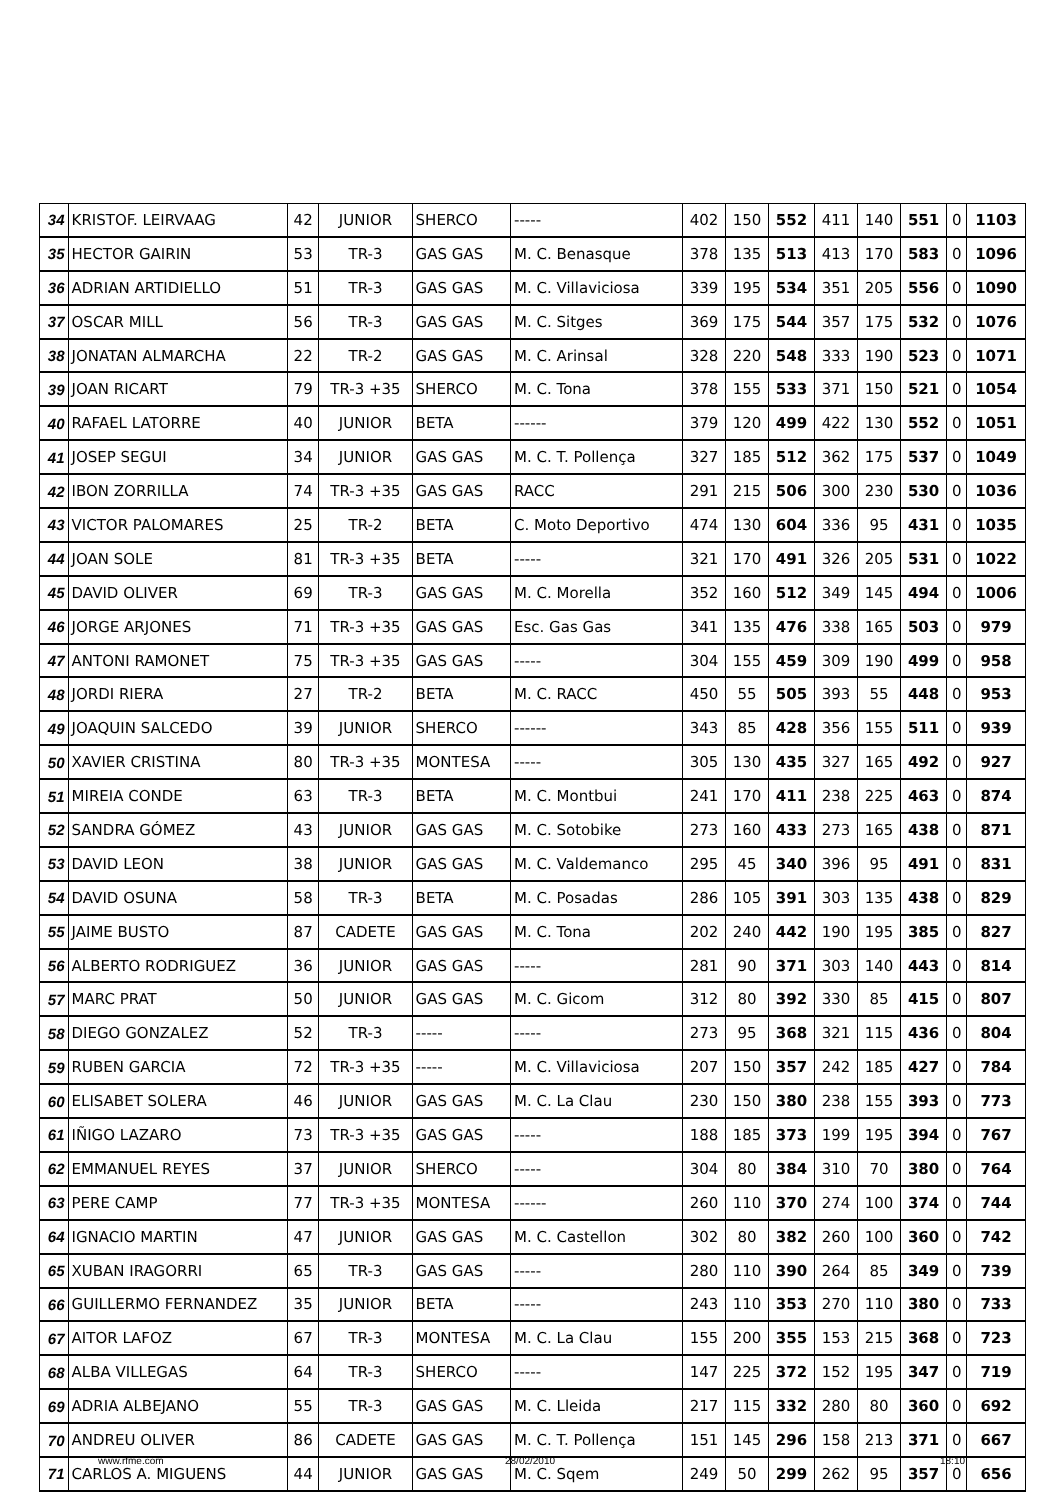| 34 | KRISTOF. LEIRVAAG | 42 | JUNIOR | SHERCO | ----- | 402 | 150 | 552 | 411 | 140 | 551 | 0 | 1103 |
| 35 | HECTOR GAIRIN | 53 | TR-3 | GAS GAS | M. C. Benasque | 378 | 135 | 513 | 413 | 170 | 583 | 0 | 1096 |
| 36 | ADRIAN ARTIDIELLO | 51 | TR-3 | GAS GAS | M. C. Villaviciosa | 339 | 195 | 534 | 351 | 205 | 556 | 0 | 1090 |
| 37 | OSCAR MILL | 56 | TR-3 | GAS GAS | M. C. Sitges | 369 | 175 | 544 | 357 | 175 | 532 | 0 | 1076 |
| 38 | JONATAN ALMARCHA | 22 | TR-2 | GAS GAS | M. C. Arinsal | 328 | 220 | 548 | 333 | 190 | 523 | 0 | 1071 |
| 39 | JOAN RICART | 79 | TR-3 +35 | SHERCO | M. C. Tona | 378 | 155 | 533 | 371 | 150 | 521 | 0 | 1054 |
| 40 | RAFAEL LATORRE | 40 | JUNIOR | BETA | ------ | 379 | 120 | 499 | 422 | 130 | 552 | 0 | 1051 |
| 41 | JOSEP SEGUI | 34 | JUNIOR | GAS GAS | M. C. T. Pollença | 327 | 185 | 512 | 362 | 175 | 537 | 0 | 1049 |
| 42 | IBON ZORRILLA | 74 | TR-3 +35 | GAS GAS | RACC | 291 | 215 | 506 | 300 | 230 | 530 | 0 | 1036 |
| 43 | VICTOR PALOMARES | 25 | TR-2 | BETA | C. Moto Deportivo | 474 | 130 | 604 | 336 | 95 | 431 | 0 | 1035 |
| 44 | JOAN SOLE | 81 | TR-3 +35 | BETA | ----- | 321 | 170 | 491 | 326 | 205 | 531 | 0 | 1022 |
| 45 | DAVID OLIVER | 69 | TR-3 | GAS GAS | M. C. Morella | 352 | 160 | 512 | 349 | 145 | 494 | 0 | 1006 |
| 46 | JORGE ARJONES | 71 | TR-3 +35 | GAS GAS | Esc. Gas Gas | 341 | 135 | 476 | 338 | 165 | 503 | 0 | 979 |
| 47 | ANTONI RAMONET | 75 | TR-3 +35 | GAS GAS | ----- | 304 | 155 | 459 | 309 | 190 | 499 | 0 | 958 |
| 48 | JORDI RIERA | 27 | TR-2 | BETA | M. C. RACC | 450 | 55 | 505 | 393 | 55 | 448 | 0 | 953 |
| 49 | JOAQUIN SALCEDO | 39 | JUNIOR | SHERCO | ------ | 343 | 85 | 428 | 356 | 155 | 511 | 0 | 939 |
| 50 | XAVIER CRISTINA | 80 | TR-3 +35 | MONTESA | ----- | 305 | 130 | 435 | 327 | 165 | 492 | 0 | 927 |
| 51 | MIREIA CONDE | 63 | TR-3 | BETA | M. C. Montbui | 241 | 170 | 411 | 238 | 225 | 463 | 0 | 874 |
| 52 | SANDRA GÓMEZ | 43 | JUNIOR | GAS GAS | M. C. Sotobike | 273 | 160 | 433 | 273 | 165 | 438 | 0 | 871 |
| 53 | DAVID LEON | 38 | JUNIOR | GAS GAS | M. C. Valdemanco | 295 | 45 | 340 | 396 | 95 | 491 | 0 | 831 |
| 54 | DAVID OSUNA | 58 | TR-3 | BETA | M. C. Posadas | 286 | 105 | 391 | 303 | 135 | 438 | 0 | 829 |
| 55 | JAIME BUSTO | 87 | CADETE | GAS GAS | M. C. Tona | 202 | 240 | 442 | 190 | 195 | 385 | 0 | 827 |
| 56 | ALBERTO RODRIGUEZ | 36 | JUNIOR | GAS GAS | ----- | 281 | 90 | 371 | 303 | 140 | 443 | 0 | 814 |
| 57 | MARC PRAT | 50 | JUNIOR | GAS GAS | M. C. Gicom | 312 | 80 | 392 | 330 | 85 | 415 | 0 | 807 |
| 58 | DIEGO GONZALEZ | 52 | TR-3 | ----- | ----- | 273 | 95 | 368 | 321 | 115 | 436 | 0 | 804 |
| 59 | RUBEN GARCIA | 72 | TR-3 +35 | ----- | M. C. Villaviciosa | 207 | 150 | 357 | 242 | 185 | 427 | 0 | 784 |
| 60 | ELISABET SOLERA | 46 | JUNIOR | GAS GAS | M. C. La Clau | 230 | 150 | 380 | 238 | 155 | 393 | 0 | 773 |
| 61 | IÑIGO LAZARO | 73 | TR-3 +35 | GAS GAS | ----- | 188 | 185 | 373 | 199 | 195 | 394 | 0 | 767 |
| 62 | EMMANUEL REYES | 37 | JUNIOR | SHERCO | ----- | 304 | 80 | 384 | 310 | 70 | 380 | 0 | 764 |
| 63 | PERE CAMP | 77 | TR-3 +35 | MONTESA | ------ | 260 | 110 | 370 | 274 | 100 | 374 | 0 | 744 |
| 64 | IGNACIO MARTIN | 47 | JUNIOR | GAS GAS | M. C. Castellon | 302 | 80 | 382 | 260 | 100 | 360 | 0 | 742 |
| 65 | XUBAN IRAGORRI | 65 | TR-3 | GAS GAS | ----- | 280 | 110 | 390 | 264 | 85 | 349 | 0 | 739 |
| 66 | GUILLERMO FERNANDEZ | 35 | JUNIOR | BETA | ----- | 243 | 110 | 353 | 270 | 110 | 380 | 0 | 733 |
| 67 | AITOR LAFOZ | 67 | TR-3 | MONTESA | M. C. La Clau | 155 | 200 | 355 | 153 | 215 | 368 | 0 | 723 |
| 68 | ALBA VILLEGAS | 64 | TR-3 | SHERCO | ----- | 147 | 225 | 372 | 152 | 195 | 347 | 0 | 719 |
| 69 | ADRIA ALBEJANO | 55 | TR-3 | GAS GAS | M. C. Lleida | 217 | 115 | 332 | 280 | 80 | 360 | 0 | 692 |
| 70 | ANDREU OLIVER | 86 | CADETE | GAS GAS | M. C. T. Pollença | 151 | 145 | 296 | 158 | 213 | 371 | 0 | 667 |
| 71 | CARLOS A. MIGUENS | 44 | JUNIOR | GAS GAS | M. C. Sqem | 249 | 50 | 299 | 262 | 95 | 357 | 0 | 656 |
www.rfme.com 28/02/2010 18:10